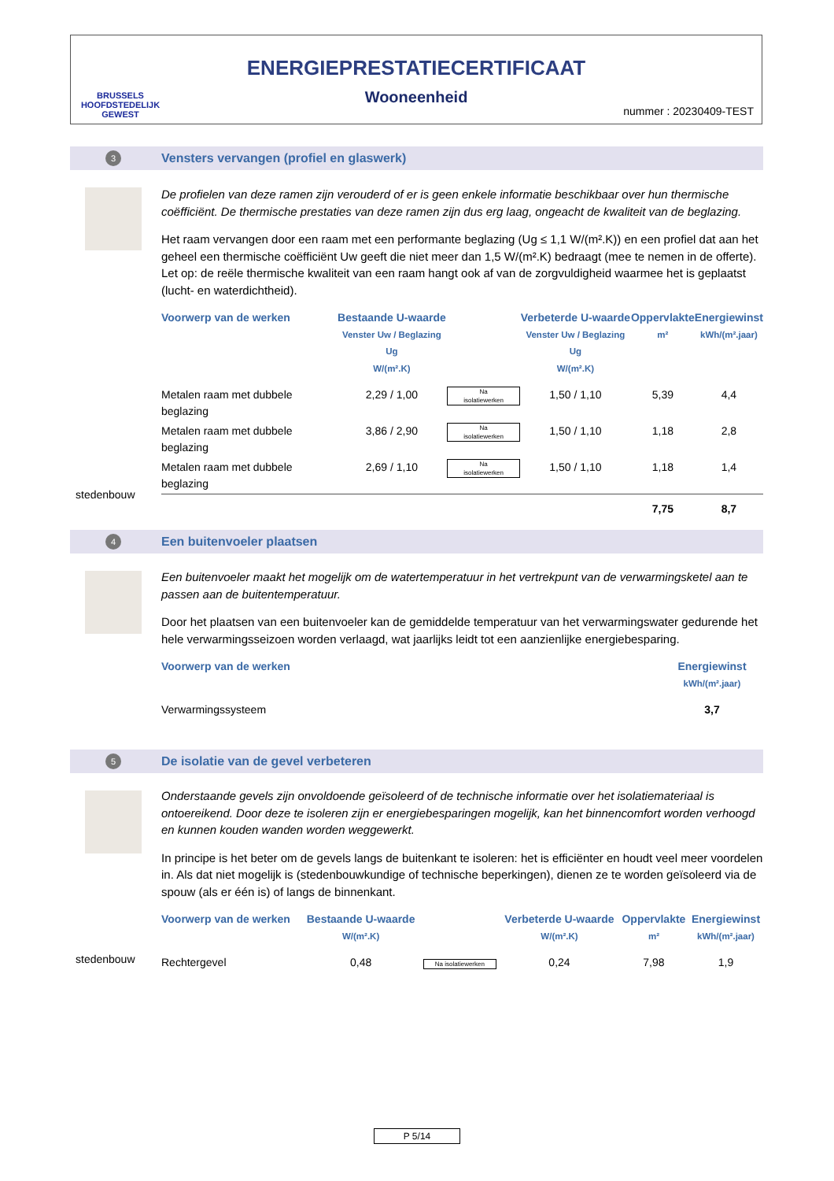BRUSSELS
HOOFDSTEDELIJK
GEWEST
ENERGIEPRESTATIECERTIFICAAT
Wooneenheid
nummer : 20230409-TEST
3
Vensters vervangen (profiel en glaswerk)
De profielen van deze ramen zijn verouderd of er is geen enkele informatie beschikbaar over hun thermische coëfficiënt. De thermische prestaties van deze ramen zijn dus erg laag, ongeacht de kwaliteit van de beglazing.
Het raam vervangen door een raam met een performante beglazing (Ug ≤ 1,1 W/(m².K)) en een profiel dat aan het geheel een thermische coëfficiënt Uw geeft die niet meer dan 1,5 W/(m².K) bedraagt (mee te nemen in de offerte). Let op: de reële thermische kwaliteit van een raam hangt ook af van de zorgvuldigheid waarmee het is geplaatst (lucht- en waterdichtheid).
| Voorwerp van de werken | Bestaande U-waarde Venster Uw / Beglazing Ug W/(m².K) | | Verbeterde U-waarde Venster Uw / Beglazing Ug W/(m².K) | Oppervlakte m² | Energiewinst kWh/(m².jaar) |
| --- | --- | --- | --- | --- | --- |
| Metalen raam met dubbele beglazing | 2,29 / 1,00 | Na isolatiewerken | 1,50 / 1,10 | 5,39 | 4,4 |
| Metalen raam met dubbele beglazing | 3,86 / 2,90 | Na isolatiewerken | 1,50 / 1,10 | 1,18 | 2,8 |
| Metalen raam met dubbele beglazing | 2,69 / 1,10 | Na isolatiewerken | 1,50 / 1,10 | 1,18 | 1,4 |
| | | | | 7,75 | 8,7 |
stedenbouw
4 Een buitenvoeler plaatsen
Een buitenvoeler maakt het mogelijk om de watertemperatuur in het vertrekpunt van de verwarmingsketel aan te passen aan de buitentemperatuur.
Door het plaatsen van een buitenvoeler kan de gemiddelde temperatuur van het verwarmingswater gedurende het hele verwarmingsseizoen worden verlaagd, wat jaarlijks leidt tot een aanzienlijke energiebesparing.
| Voorwerp van de werken | Energiewinst kWh/(m².jaar) |
| --- | --- |
| Verwarmingssysteem | 3,7 |
5
De isolatie van de gevel verbeteren
Onderstaande gevels zijn onvoldoende geïsoleerd of de technische informatie over het isolatiemateriaal is ontoereikend. Door deze te isoleren zijn er energiebesparingen mogelijk, kan het binnencomfort worden verhoogd en kunnen kouden wanden worden weggewerkt.
In principe is het beter om de gevels langs de buitenkant te isoleren: het is efficiënter en houdt veel meer voordelen in. Als dat niet mogelijk is (stedenbouwkundige of technische beperkingen), dienen ze te worden geïsoleerd via de spouw (als er één is) of langs de binnenkant.
| Voorwerp van de werken | Bestaande U-waarde W/(m².K) | | Verbeterde U-waarde W/(m².K) | Oppervlakte m² | Energiewinst kWh/(m².jaar) |
| --- | --- | --- | --- | --- | --- |
| Rechtergevel | 0,48 | Na isolatiewerken | 0,24 | 7,98 | 1,9 |
stedenbouw
P 5/14